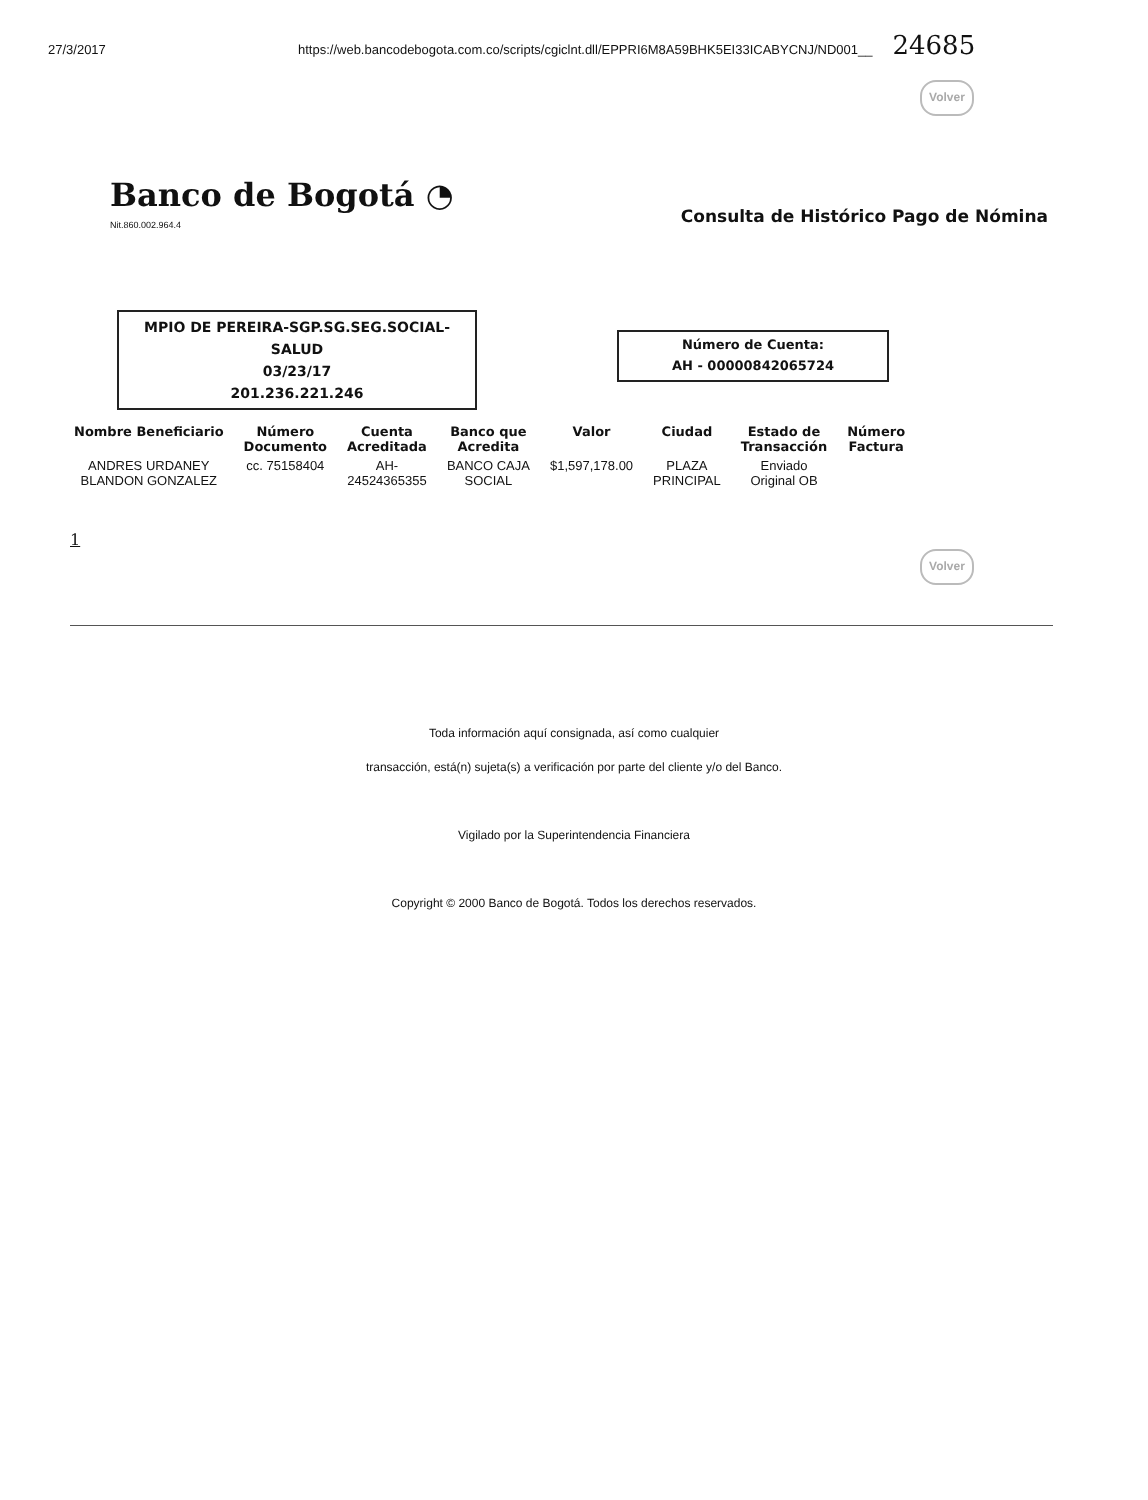27/3/2017 https://web.bancodebogota.com.co/scripts/cgiclnt.dll/EPPRI6M8A59BHK5EI33ICABYCNJ/ND001__
24685
Volver
Banco de Bogotá ◔
Nit.860.002.964.4
Consulta de Histórico Pago de Nómina
MPIO DE PEREIRA-SGP.SG.SEG.SOCIAL-
SALUD
03/23/17
201.236.221.246
Número de Cuenta:
AH - 00000842065724
| Nombre Beneficiario | Número Documento | Cuenta Acreditada | Banco que Acredita | Valor | Ciudad | Estado de Transacción | Número Factura |
| --- | --- | --- | --- | --- | --- | --- | --- |
| ANDRES URDANEY BLANDON GONZALEZ | cc. 75158404 | AH- 24524365355 | BANCO CAJA SOCIAL | $1,597,178.00 | PLAZA PRINCIPAL | Enviado Original OB | |
1
Volver
Toda información aquí consignada, así como cualquier
transacción, está(n) sujeta(s) a verificación por parte del cliente y/o del Banco.
Vigilado por la Superintendencia Financiera
Copyright © 2000 Banco de Bogotá. Todos los derechos reservados.